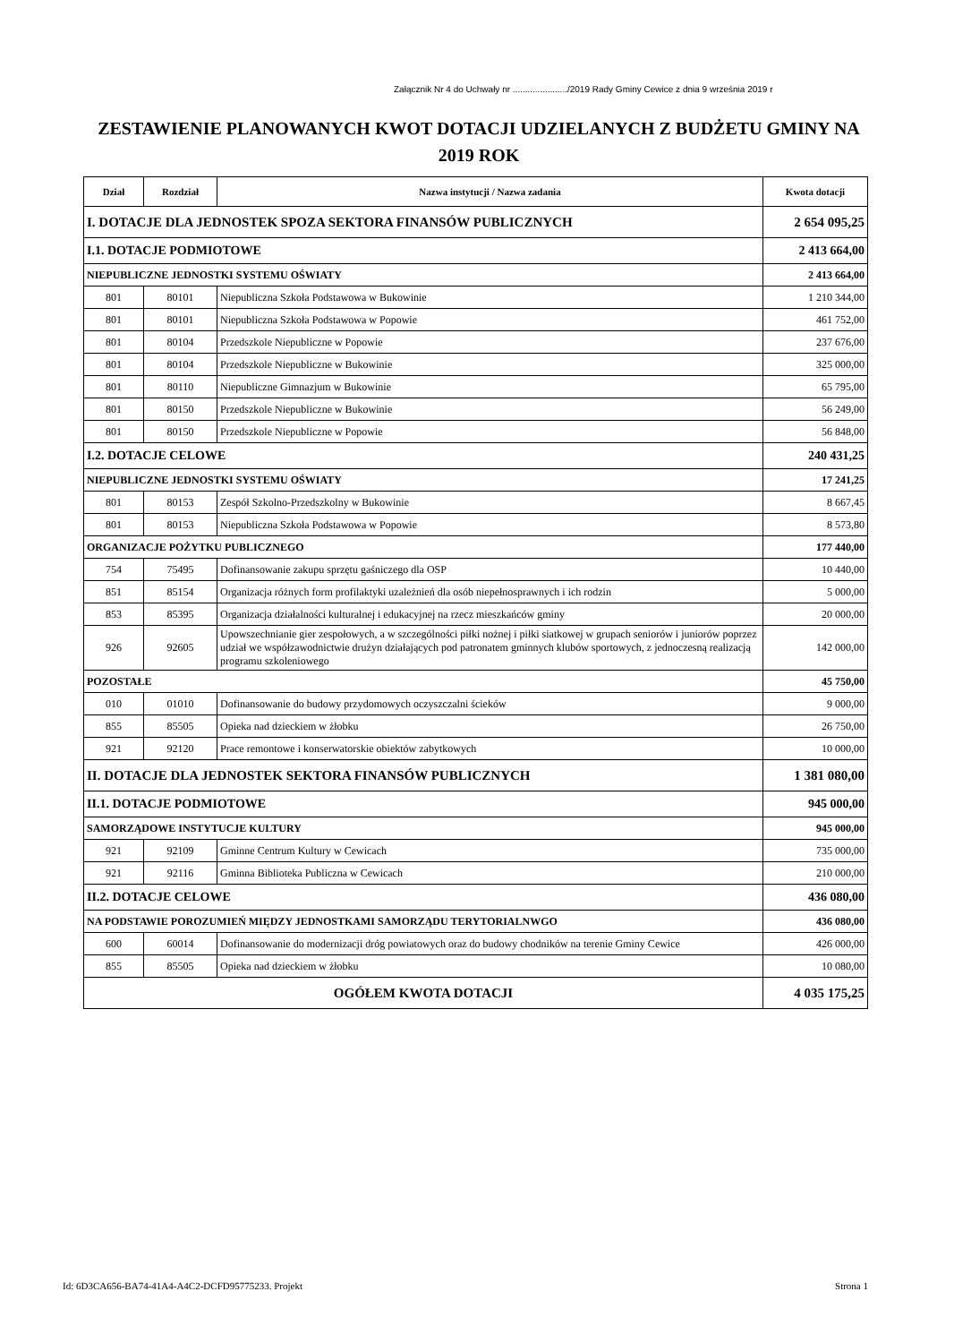Załącznik Nr 4 do Uchwały nr ....................../2019 Rady Gminy Cewice z dnia 9 września 2019 r
ZESTAWIENIE PLANOWANYCH KWOT DOTACJI UDZIELANYCH Z BUDŻETU GMINY NA 2019 ROK
| Dział | Rozdział | Nazwa instytucji / Nazwa zadania | Kwota dotacji |
| --- | --- | --- | --- |
| I. DOTACJE DLA JEDNOSTEK SPOZA SEKTORA FINANSÓW PUBLICZNYCH | | | 2 654 095,25 |
| I.1. DOTACJE PODMIOTOWE | | | 2 413 664,00 |
| NIEPUBLICZNE JEDNOSTKI SYSTEMU OŚWIATY | | | 2 413 664,00 |
| 801 | 80101 | Niepubliczna Szkoła Podstawowa w Bukowinie | 1 210 344,00 |
| 801 | 80101 | Niepubliczna Szkoła Podstawowa w Popowie | 461 752,00 |
| 801 | 80104 | Przedszkole Niepubliczne w Popowie | 237 676,00 |
| 801 | 80104 | Przedszkole Niepubliczne w Bukowinie | 325 000,00 |
| 801 | 80110 | Niepubliczne Gimnazjum w Bukowinie | 65 795,00 |
| 801 | 80150 | Przedszkole Niepubliczne w Bukowinie | 56 249,00 |
| 801 | 80150 | Przedszkole Niepubliczne w Popowie | 56 848,00 |
| I.2. DOTACJE CELOWE | | | 240 431,25 |
| NIEPUBLICZNE JEDNOSTKI SYSTEMU OŚWIATY | | | 17 241,25 |
| 801 | 80153 | Zespół Szkolno-Przedszkolny w Bukowinie | 8 667,45 |
| 801 | 80153 | Niepubliczna Szkoła Podstawowa w Popowie | 8 573,80 |
| ORGANIZACJE POŻYTKU PUBLICZNEGO | | | 177 440,00 |
| 754 | 75495 | Dofinansowanie zakupu sprzętu gaśniczego dla OSP | 10 440,00 |
| 851 | 85154 | Organizacja różnych form profilaktyki uzależnień dla osób niepełnosprawnych i ich rodzin | 5 000,00 |
| 853 | 85395 | Organizacja działalności kulturalnej i edukacyjnej na rzecz mieszkańców gminy | 20 000,00 |
| 926 | 92605 | Upowszechnianie gier zespołowych, a w szczególności piłki nożnej i piłki siatkowej w grupach seniorów i juniorów poprzez udział we współzawodnictwie drużyn działających pod patronatem gminnych klubów sportowych, z jednoczesną realizacją programu szkoleniowego | 142 000,00 |
| POZOSTAŁE | | | 45 750,00 |
| 010 | 01010 | Dofinansowanie do budowy przydomowych oczyszczalni ścieków | 9 000,00 |
| 855 | 85505 | Opieka nad dzieckiem w żłobku | 26 750,00 |
| 921 | 92120 | Prace remontowe i konserwatorskie obiektów zabytkowych | 10 000,00 |
| II. DOTACJE DLA JEDNOSTEK SEKTORA FINANSÓW PUBLICZNYCH | | | 1 381 080,00 |
| II.1. DOTACJE PODMIOTOWE | | | 945 000,00 |
| SAMORZĄDOWE INSTYTUCJE KULTURY | | | 945 000,00 |
| 921 | 92109 | Gminne Centrum Kultury w Cewicach | 735 000,00 |
| 921 | 92116 | Gminna Biblioteka Publiczna w Cewicach | 210 000,00 |
| II.2. DOTACJE CELOWE | | | 436 080,00 |
| NA PODSTAWIE POROZUMIEŃ MIĘDZY JEDNOSTKAMI SAMORZĄDU TERYTORIALNWGO | | | 436 080,00 |
| 600 | 60014 | Dofinansowanie do modernizacji dróg powiatowych oraz do budowy chodników na terenie Gminy Cewice | 426 000,00 |
| 855 | 85505 | Opieka nad dzieckiem w żłobku | 10 080,00 |
| OGÓŁEM KWOTA DOTACJI | | | 4 035 175,25 |
Id: 6D3CA656-BA74-41A4-A4C2-DCFD95775233. Projekt Strona 1